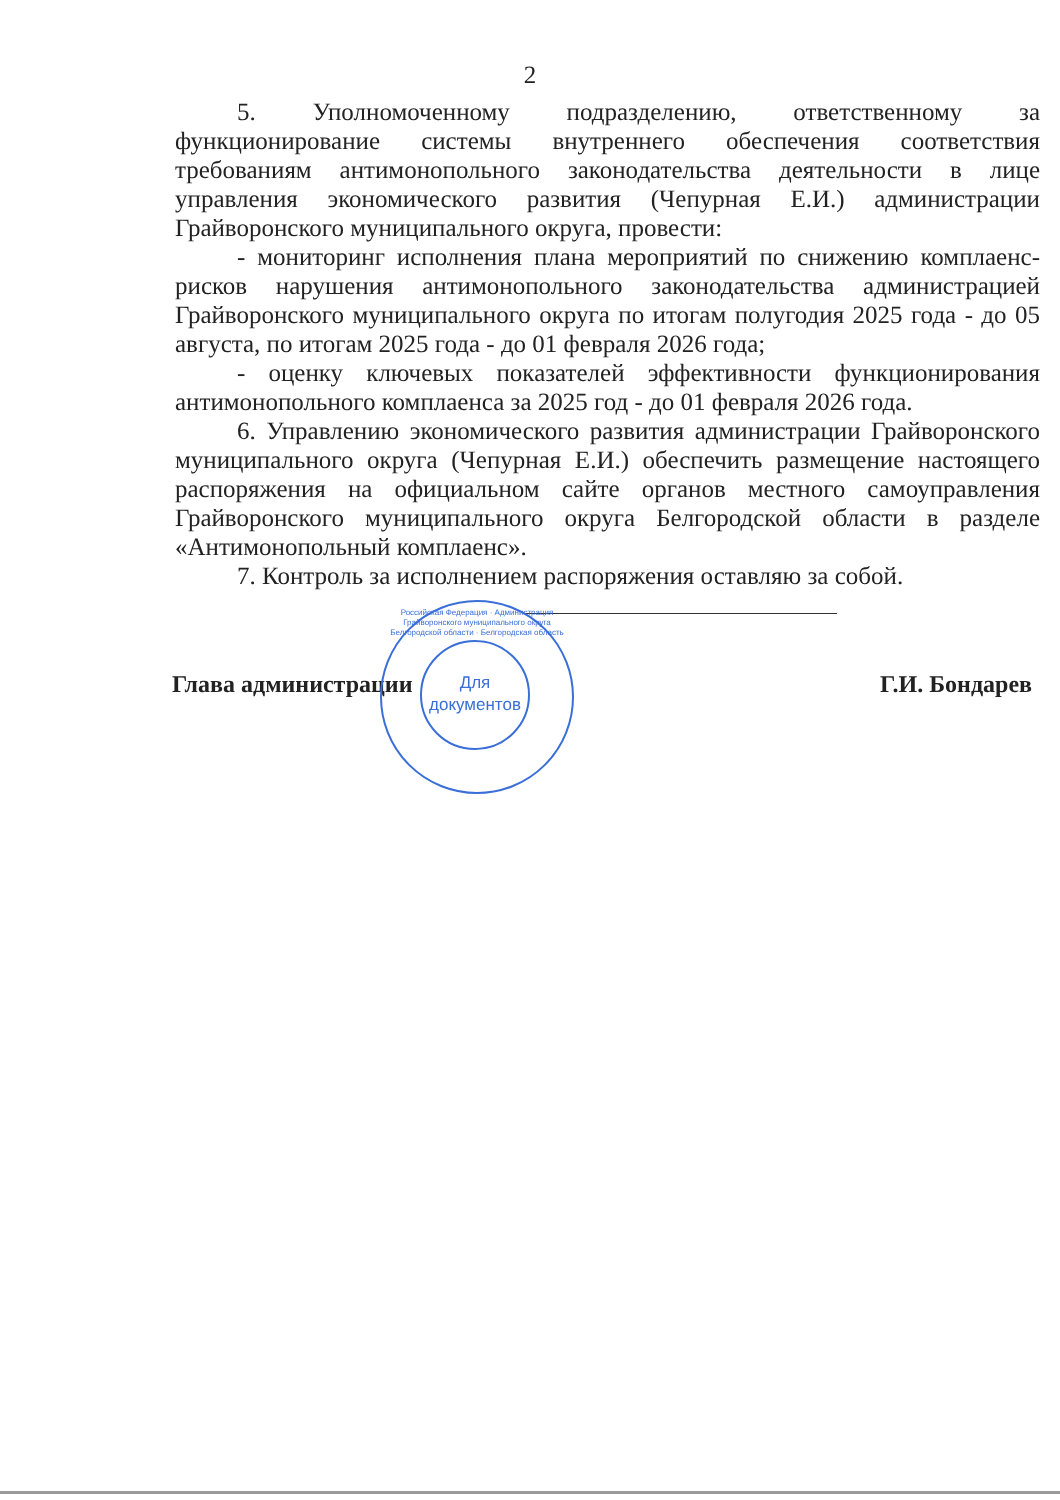2
5. Уполномоченному подразделению, ответственному за функционирование системы внутреннего обеспечения соответствия требованиям антимонопольного законодательства деятельности в лице управления экономического развития (Чепурная Е.И.) администрации Грайворонского муниципального округа, провести:
- мониторинг исполнения плана мероприятий по снижению комплаенс-рисков нарушения антимонопольного законодательства администрацией Грайворонского муниципального округа по итогам полугодия 2025 года - до 05 августа, по итогам 2025 года - до 01 февраля 2026 года;
- оценку ключевых показателей эффективности функционирования антимонопольного комплаенса за 2025 год - до 01 февраля 2026 года.
6. Управлению экономического развития администрации Грайворонского муниципального округа (Чепурная Е.И.) обеспечить размещение настоящего распоряжения на официальном сайте органов местного самоуправления Грайворонского муниципального округа Белгородской области в разделе «Антимонопольный комплаенс».
7. Контроль за исполнением распоряжения оставляю за собой.
Глава администрации Г.И. Бондарев
Российская Федерация · Администрация Грайворонского муниципального округа Белгородской области · Белгородская область
Для документов